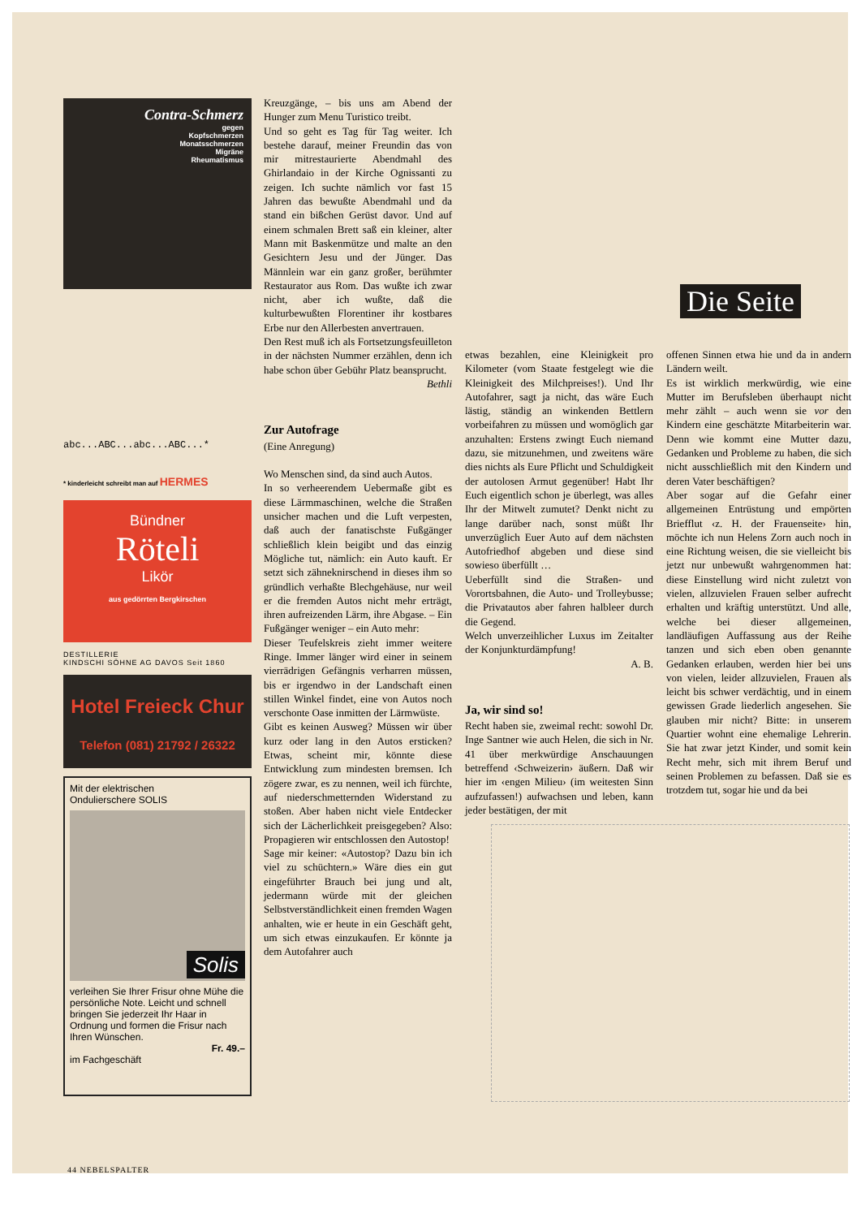Contra-Schmerz
gegen
Kopfschmerzen
Monatsschmerzen
Migräne
Rheumatismus
abc...ABC...abc...ABC...*
* kinderleicht schreibt man auf HERMES
Bündner
Röteli
Likör
aus gedörrten Bergkirschen
DESTILLERIE
KINDSCHI SÖHNE AG DAVOS Seit 1860
Hotel Freieck Chur
Telefon (081) 21792 / 26322
Mit der elektrischen
Ondulierschere SOLIS
Solis
verleihen Sie Ihrer Frisur ohne Mühe die persönliche Note. Leicht und schnell bringen Sie jederzeit Ihr Haar in Ordnung und formen die Frisur nach Ihren Wünschen.
Fr. 49.–
im Fachgeschäft
Kreuzgänge, – bis uns am Abend der Hunger zum Menu Turistico treibt.
Und so geht es Tag für Tag weiter. Ich bestehe darauf, meiner Freundin das von mir mitrestaurierte Abendmahl des Ghirlandaio in der Kirche Ognissanti zu zeigen. Ich suchte nämlich vor fast 15 Jahren das bewußte Abendmahl und da stand ein bißchen Gerüst davor. Und auf einem schmalen Brett saß ein kleiner, alter Mann mit Baskenmütze und malte an den Gesichtern Jesu und der Jünger. Das Männlein war ein ganz großer, berühmter Restaurator aus Rom. Das wußte ich zwar nicht, aber ich wußte, daß die kulturbewußten Florentiner ihr kostbares Erbe nur den Allerbesten anvertrauen.
Den Rest muß ich als Fortsetzungsfeuilleton in der nächsten Nummer erzählen, denn ich habe schon über Gebühr Platz beansprucht.
Bethli
Zur Autofrage
(Eine Anregung)
Wo Menschen sind, da sind auch Autos.
In so verheerendem Uebermaße gibt es diese Lärmmaschinen, welche die Straßen unsicher machen und die Luft verpesten, daß auch der fanatischste Fußgänger schließlich klein beigibt und das einzig Mögliche tut, nämlich: ein Auto kauft. Er setzt sich zähneknirschend in dieses ihm so gründlich verhaßte Blechgehäuse, nur weil er die fremden Autos nicht mehr erträgt, ihren aufreizenden Lärm, ihre Abgase. – Ein Fußgänger weniger – ein Auto mehr:
Dieser Teufelskreis zieht immer weitere Ringe. Immer länger wird einer in seinem vierrädrigen Gefängnis verharren müssen, bis er irgendwo in der Landschaft einen stillen Winkel findet, eine von Autos noch verschonte Oase inmitten der Lärmwüste.
Gibt es keinen Ausweg? Müssen wir über kurz oder lang in den Autos ersticken? Etwas, scheint mir, könnte diese Entwicklung zum mindesten bremsen. Ich zögere zwar, es zu nennen, weil ich fürchte, auf niederschmetternden Widerstand zu stoßen. Aber haben nicht viele Entdecker sich der Lächerlichkeit preisgegeben? Also: Propagieren wir entschlossen den Autostop!
Sage mir keiner: «Autostop? Dazu bin ich viel zu schüchtern.» Wäre dies ein gut eingeführter Brauch bei jung und alt, jedermann würde mit der gleichen Selbstverständlichkeit einen fremden Wagen anhalten, wie er heute in ein Geschäft geht, um sich etwas einzukaufen. Er könnte ja dem Autofahrer auch
Die Seite
etwas bezahlen, eine Kleinigkeit pro Kilometer (vom Staate festgelegt wie die Kleinigkeit des Milchpreises!). Und Ihr Autofahrer, sagt ja nicht, das wäre Euch lästig, ständig an winkenden Bettlern vorbeifahren zu müssen und womöglich gar anzuhalten: Erstens zwingt Euch niemand dazu, sie mitzunehmen, und zweitens wäre dies nichts als Eure Pflicht und Schuldigkeit der autolosen Armut gegenüber! Habt Ihr Euch eigentlich schon je überlegt, was alles Ihr der Mitwelt zumutet? Denkt nicht zu lange darüber nach, sonst müßt Ihr unverzüglich Euer Auto auf dem nächsten Autofriedhof abgeben und diese sind sowieso überfüllt …
Ueberfüllt sind die Straßen- und Vorortsbahnen, die Auto- und Trolleybusse; die Privatautos aber fahren halbleer durch die Gegend.
Welch unverzeihlicher Luxus im Zeitalter der Konjunkturdämpfung!
A. B.
Ja, wir sind so!
Recht haben sie, zweimal recht: sowohl Dr. Inge Santner wie auch Helen, die sich in Nr. 41 über merkwürdige Anschauungen betreffend ‹Schweizerin› äußern. Daß wir hier im ‹engen Milieu› (im weitesten Sinn aufzufassen!) aufwachsen und leben, kann jeder bestätigen, der mit
offenen Sinnen etwa hie und da in andern Ländern weilt.
Es ist wirklich merkwürdig, wie eine Mutter im Berufsleben überhaupt nicht mehr zählt – auch wenn sie vor den Kindern eine geschätzte Mitarbeiterin war. Denn wie kommt eine Mutter dazu, Gedanken und Probleme zu haben, die sich nicht ausschließlich mit den Kindern und deren Vater beschäftigen?
Aber sogar auf die Gefahr einer allgemeinen Entrüstung und empörten Briefflut ‹z. H. der Frauenseite› hin, möchte ich nun Helens Zorn auch noch in eine Richtung weisen, die sie vielleicht bis jetzt nur unbewußt wahrgenommen hat: diese Einstellung wird nicht zuletzt von vielen, allzuvielen Frauen selber aufrecht erhalten und kräftig unterstützt. Und alle, welche bei dieser allgemeinen, landläufigen Auffassung aus der Reihe tanzen und sich eben oben genannte Gedanken erlauben, werden hier bei uns von vielen, leider allzuvielen, Frauen als leicht bis schwer verdächtig, und in einem gewissen Grade liederlich angesehen. Sie glauben mir nicht? Bitte: in unserem Quartier wohnt eine ehemalige Lehrerin. Sie hat zwar jetzt Kinder, und somit kein Recht mehr, sich mit ihrem Beruf und seinen Problemen zu befassen. Daß sie es trotzdem tut, sogar hie und da bei
44 NEBELSPALTER